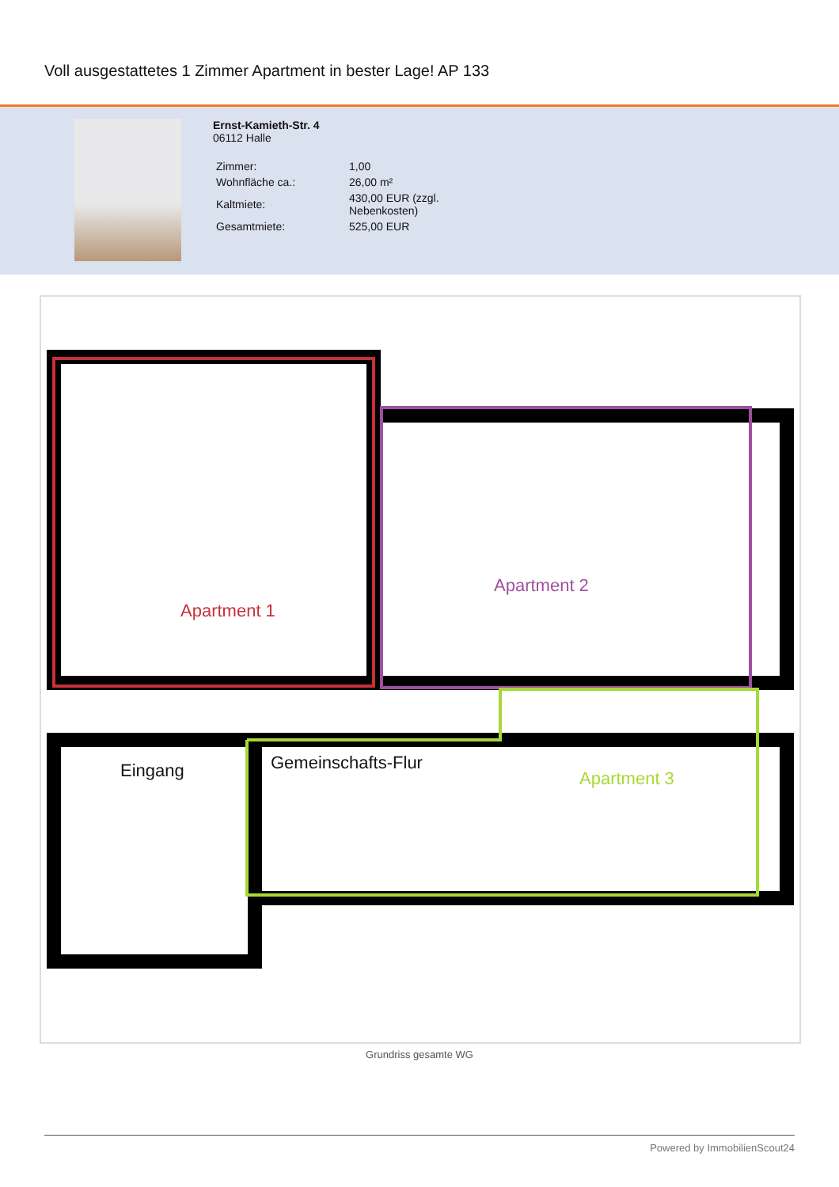Voll ausgestattetes 1 Zimmer Apartment in bester Lage! AP 133
Ernst-Kamieth-Str. 4
06112 Halle
| Zimmer: | 1,00 |
| Wohnfläche ca.: | 26,00 m² |
| Kaltmiete: | 430,00 EUR (zzgl. Nebenkosten) |
| Gesamtmiete: | 525,00 EUR |
Apartment 1
Apartment 2
Apartment 3 Eingang Gemeinschafts-Flur
Grundriss gesamte WG
Powered by ImmobilienScout24